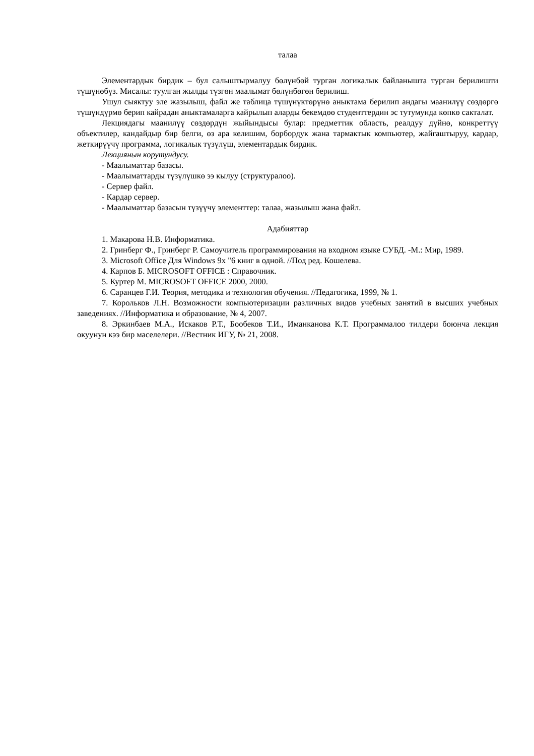талаа
Элементардык бирдик – бул салыштырмалуу бөлүнбөй турган логикалык байланышта турган берилишти түшүнөбүз. Мисалы: туулган жылды түзгөн маалымат бөлүнбөгөн берилиш.
Ушул сыяктуу эле жазылыш, файл же таблица түшүнүктөрүнө аныктама берилип андагы маанилүү сөздөргө түшүндүрмө берип кайрадан аныктамаларга кайрылып аларды бекемдөө студенттердин эс тутумунда көпкө сакталат.
Лекциядагы маанилүү сөздөрдүн жыйындысы булар: предметтик область, реалдуу дүйнө, конкреттүү объектилер, кандайдыр бир белги, өз ара келишим, борбордук жана тармактык компьютер, жайгаштыруу, кардар, жеткирүүчү программа, логикалык түзүлүш, элементардык бирдик.
Лекциянын корутундусу.
- Маалыматтар базасы.
- Маалыматтарды түзүлүшкө ээ кылуу (структуралоо).
- Сервер файл.
- Кардар сервер.
- Маалыматтар базасын түзүүчү элементтер: талаа, жазылыш жана файл.
Адабияттар
1. Макарова Н.В. Информатика.
2. Гринберг Ф., Гринберг Р. Самоучитель программирования на входном языке СУБД. -М.: Мир, 1989.
3. Microsoft Office Для Windows 9x "6 книг в одной. //Под ред. Кошелева.
4. Карпов Б. MICROSOFT OFFICE : Справочник.
5. Куртер М. MICROSOFT OFFICE 2000, 2000.
6. Саранцев Г.И. Теория, методика и технология обучения. //Педагогика, 1999, № 1.
7. Корольков Л.Н. Возможности компьютеризации различных видов учебных занятий в высших учебных заведениях. //Информатика и образование, № 4, 2007.
8. Эркинбаев М.А., Искаков Р.Т., Бообеков Т.И., Иманканова К.Т. Программалоо тилдери боюнча лекция окуунун кээ бир маселелери. //Вестник ИГУ, № 21, 2008.